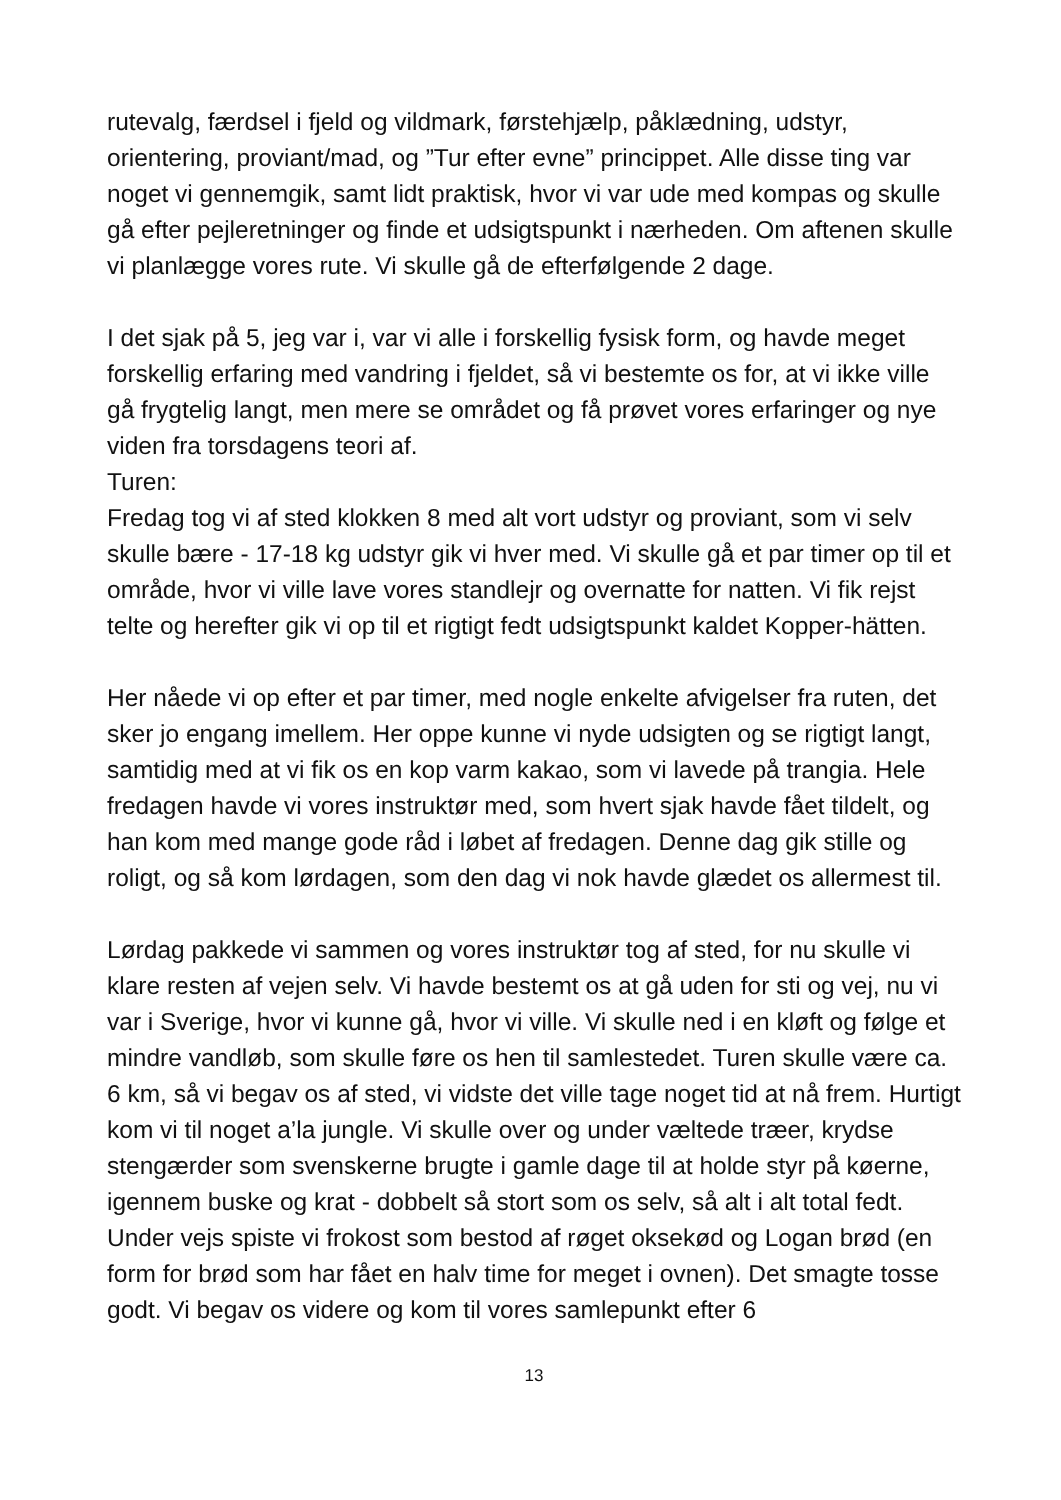rutevalg, færdsel i fjeld og vildmark, førstehjælp, påklædning, udstyr, orientering, proviant/mad, og ”Tur efter evne” princippet. Alle disse ting var noget vi gennemgik, samt lidt praktisk, hvor vi var ude med kompas og skulle gå efter pejleretninger og finde et udsigtspunkt i nærheden. Om aftenen skulle vi planlægge vores rute. Vi skulle gå de efterfølgende 2 dage.
I det sjak på 5, jeg var i, var vi alle i forskellig fysisk form, og havde meget forskellig erfaring med vandring i fjeldet, så vi bestemte os for, at vi ikke ville gå frygtelig langt, men mere se området og få prøvet vores erfaringer og nye viden fra torsdagens teori af.
Turen:
Fredag tog vi af sted klokken 8 med alt vort udstyr og proviant, som vi selv skulle bære - 17-18 kg udstyr gik vi hver med. Vi skulle gå et par timer op til et område, hvor vi ville lave vores standlejr og overnatte for natten. Vi fik rejst telte og herefter gik vi op til et rigtigt fedt udsigtspunkt kaldet Kopper-hätten.
Her nåede vi op efter et par timer, med nogle enkelte afvigelser fra ruten, det sker jo engang imellem. Her oppe kunne vi nyde udsigten og se rigtigt langt, samtidig med at vi fik os en kop varm kakao, som vi lavede på trangia. Hele fredagen havde vi vores instruktør med, som hvert sjak havde fået tildelt, og han kom med mange gode råd i løbet af fredagen. Denne dag gik stille og roligt, og så kom lørdagen, som den dag vi nok havde glædet os allermest til.
Lørdag pakkede vi sammen og vores instruktør tog af sted, for nu skulle vi klare resten af vejen selv. Vi havde bestemt os at gå uden for sti og vej, nu vi var i Sverige, hvor vi kunne gå, hvor vi ville. Vi skulle ned i en kløft og følge et mindre vandløb, som skulle føre os hen til samlestedet. Turen skulle være ca. 6 km, så vi begav os af sted, vi vidste det ville tage noget tid at nå frem. Hurtigt kom vi til noget a’la jungle. Vi skulle over og under væltede træer, krydse stengærder som svenskerne brugte i gamle dage til at holde styr på køerne, igennem buske og krat - dobbelt så stort som os selv, så alt i alt total fedt. Under vejs spiste vi frokost som bestod af røget oksekød og Logan brød (en form for brød som har fået en halv time for meget i ovnen). Det smagte tosse godt. Vi begav os videre og kom til vores samlepunkt efter 6
13